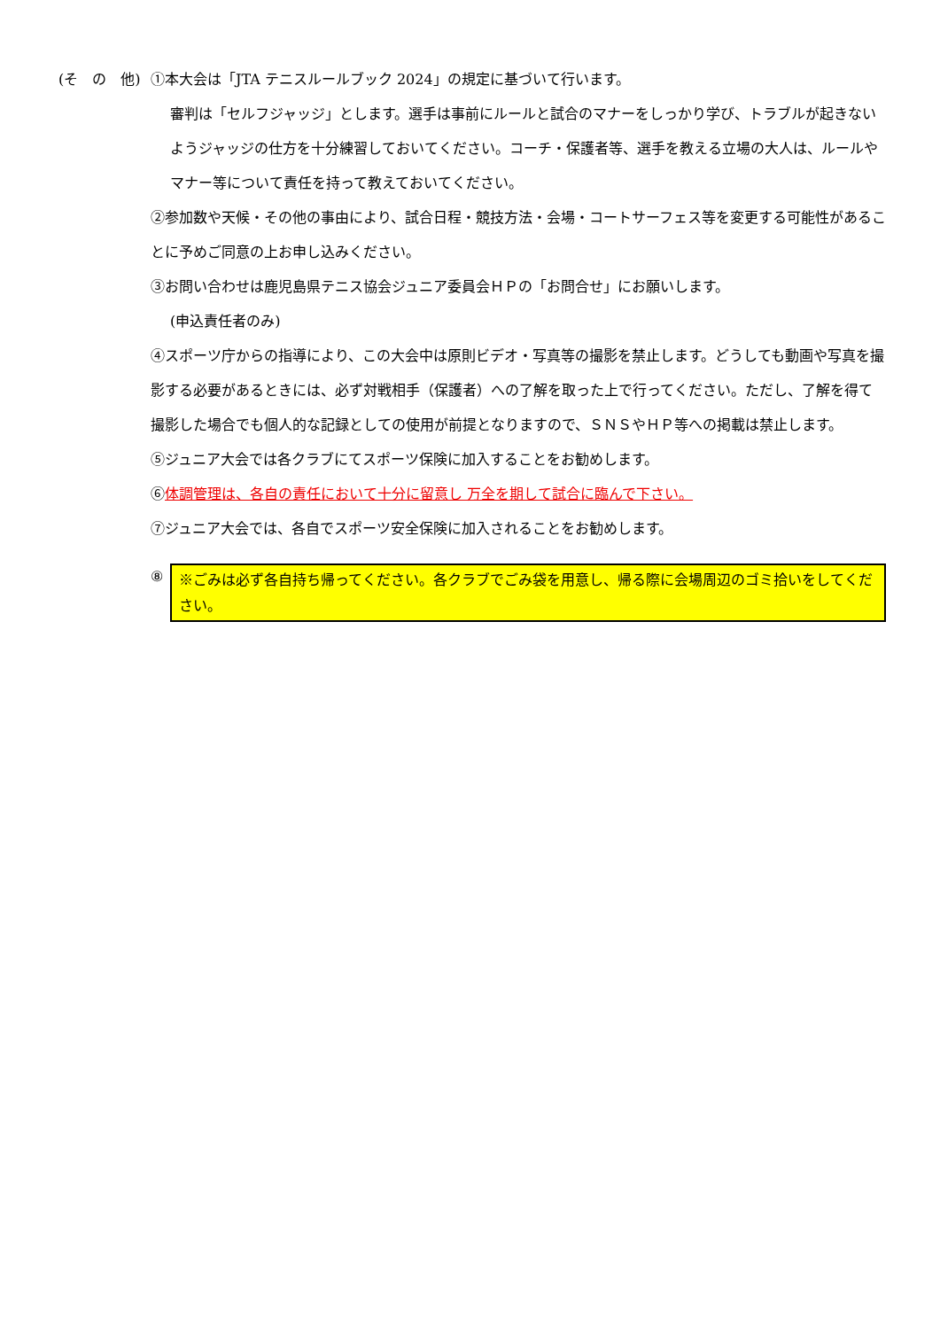(そ　の　他) ①本大会は「JTA テニスルールブック 2024」の規定に基づいて行います。
審判は「セルフジャッジ」とします。選手は事前にルールと試合のマナーをしっかり学び、トラブルが起きないようジャッジの仕方を十分練習しておいてください。コーチ・保護者等、選手を教える立場の大人は、ルールやマナー等について責任を持って教えておいてください。
②参加数や天候・その他の事由により、試合日程・競技方法・会場・コートサーフェス等を変更する可能性があることに予めご同意の上お申し込みください。
③お問い合わせは鹿児島県テニス協会ジュニア委員会ＨＰの「お問合せ」にお願いします。
(申込責任者のみ)
④スポーツ庁からの指導により、この大会中は原則ビデオ・写真等の撮影を禁止します。どうしても動画や写真を撮影する必要があるときには、必ず対戦相手（保護者）への了解を取った上で行ってください。ただし、了解を得て撮影した場合でも個人的な記録としての使用が前提となりますので、ＳＮＳやＨＰ等への掲載は禁止します。
⑤ジュニア大会では各クラブにてスポーツ保険に加入することをお勧めします。
⑥体調管理は、各自の責任において十分に留意し 万全を期して試合に臨んで下さい。
⑦ジュニア大会では、各自でスポーツ安全保険に加入されることをお勧めします。
⑧ ※ごみは必ず各自持ち帰ってください。各クラブでごみ袋を用意し、帰る際に会場周辺のゴミ拾いをしてください。